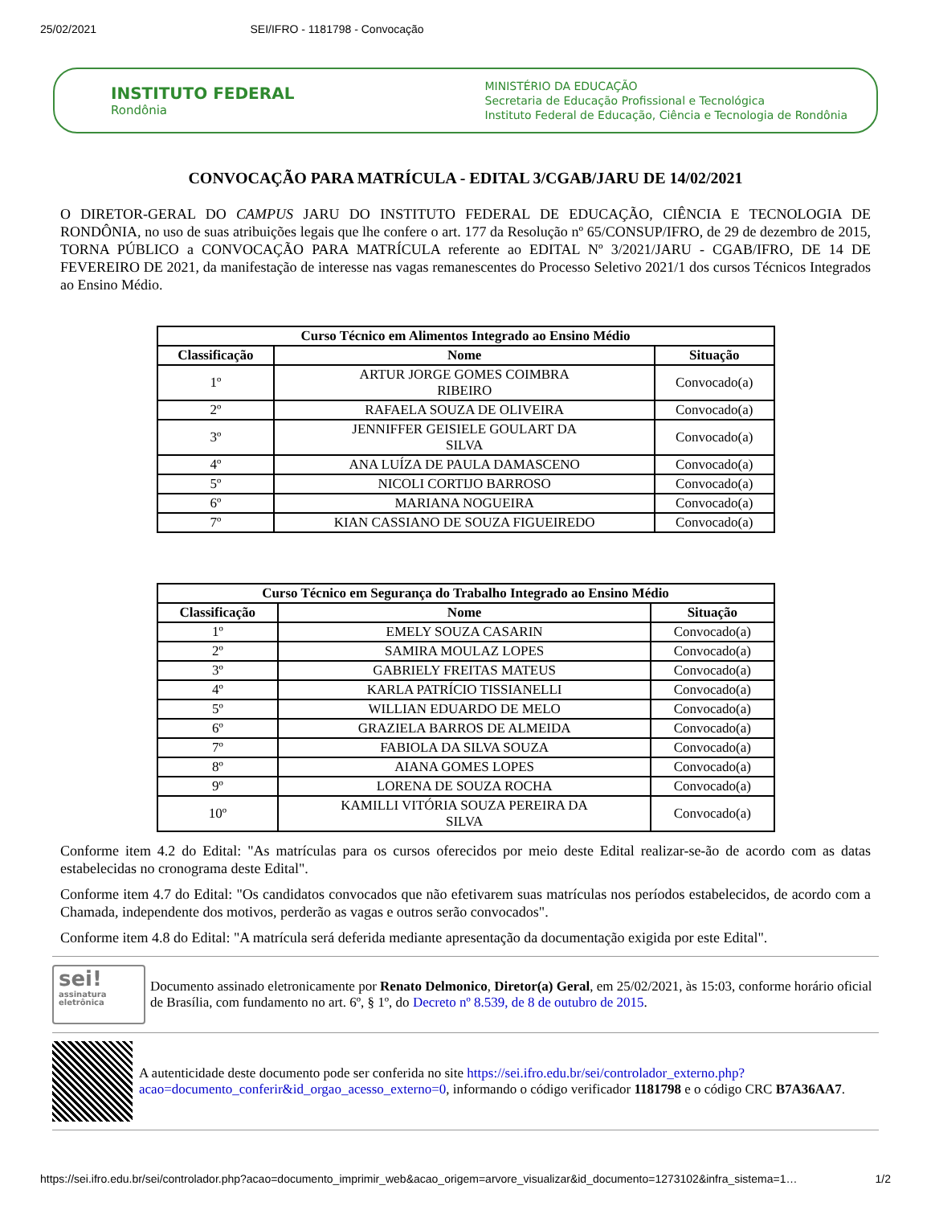25/02/2021 SEI/IFRO - 1181798 - Convocação
INSTITUTO FEDERAL
Rondônia
MINISTÉRIO DA EDUCAÇÃO
Secretaria de Educação Profissional e Tecnológica
Instituto Federal de Educação, Ciência e Tecnologia de Rondônia
CONVOCAÇÃO PARA MATRÍCULA - EDITAL 3/CGAB/JARU DE 14/02/2021
O DIRETOR-GERAL DO CAMPUS JARU DO INSTITUTO FEDERAL DE EDUCAÇÃO, CIÊNCIA E TECNOLOGIA DE RONDÔNIA, no uso de suas atribuições legais que lhe confere o art. 177 da Resolução nº 65/CONSUP/IFRO, de 29 de dezembro de 2015, TORNA PÚBLICO a CONVOCAÇÃO PARA MATRÍCULA referente ao EDITAL Nº 3/2021/JARU - CGAB/IFRO, DE 14 DE FEVEREIRO DE 2021, da manifestação de interesse nas vagas remanescentes do Processo Seletivo 2021/1 dos cursos Técnicos Integrados ao Ensino Médio.
| Curso Técnico em Alimentos Integrado ao Ensino Médio | | |
| --- | --- | --- |
| Classificação | Nome | Situação |
| 1º | ARTUR JORGE GOMES COIMBRA RIBEIRO | Convocado(a) |
| 2º | RAFAELA SOUZA DE OLIVEIRA | Convocado(a) |
| 3º | JENNIFFER GEISIELE GOULART DA SILVA | Convocado(a) |
| 4º | ANA LUÍZA DE PAULA DAMASCENO | Convocado(a) |
| 5º | NICOLI CORTIJO BARROSO | Convocado(a) |
| 6º | MARIANA NOGUEIRA | Convocado(a) |
| 7º | KIAN CASSIANO DE SOUZA FIGUEIREDO | Convocado(a) |
| Curso Técnico em Segurança do Trabalho Integrado ao Ensino Médio | | |
| --- | --- | --- |
| Classificação | Nome | Situação |
| 1º | EMELY SOUZA CASARIN | Convocado(a) |
| 2º | SAMIRA MOULAZ LOPES | Convocado(a) |
| 3º | GABRIELY FREITAS MATEUS | Convocado(a) |
| 4º | KARLA PATRÍCIO TISSIANELLI | Convocado(a) |
| 5º | WILLIAN EDUARDO DE MELO | Convocado(a) |
| 6º | GRAZIELA BARROS DE ALMEIDA | Convocado(a) |
| 7º | FABIOLA DA SILVA SOUZA | Convocado(a) |
| 8º | AIANA GOMES LOPES | Convocado(a) |
| 9º | LORENA DE SOUZA ROCHA | Convocado(a) |
| 10º | KAMILLI VITÓRIA SOUZA PEREIRA DA SILVA | Convocado(a) |
Conforme item 4.2 do Edital: "As matrículas para os cursos oferecidos por meio deste Edital realizar-se-ão de acordo com as datas estabelecidas no cronograma deste Edital".
Conforme item 4.7 do Edital: "Os candidatos convocados que não efetivarem suas matrículas nos períodos estabelecidos, de acordo com a Chamada, independente dos motivos, perderão as vagas e outros serão convocados".
Conforme item 4.8 do Edital: "A matrícula será deferida mediante apresentação da documentação exigida por este Edital".
sei!
assinatura
eletrônica
Documento assinado eletronicamente por Renato Delmonico, Diretor(a) Geral, em 25/02/2021, às 15:03, conforme horário oficial de Brasília, com fundamento no art. 6º, § 1º, do Decreto nº 8.539, de 8 de outubro de 2015.
A autenticidade deste documento pode ser conferida no site https://sei.ifro.edu.br/sei/controlador_externo.php?acao=documento_conferir&id_orgao_acesso_externo=0, informando o código verificador 1181798 e o código CRC B7A36AA7.
https://sei.ifro.edu.br/sei/controlador.php?acao=documento_imprimir_web&acao_origem=arvore_visualizar&id_documento=1273102&infra_sistema=1… 1/2